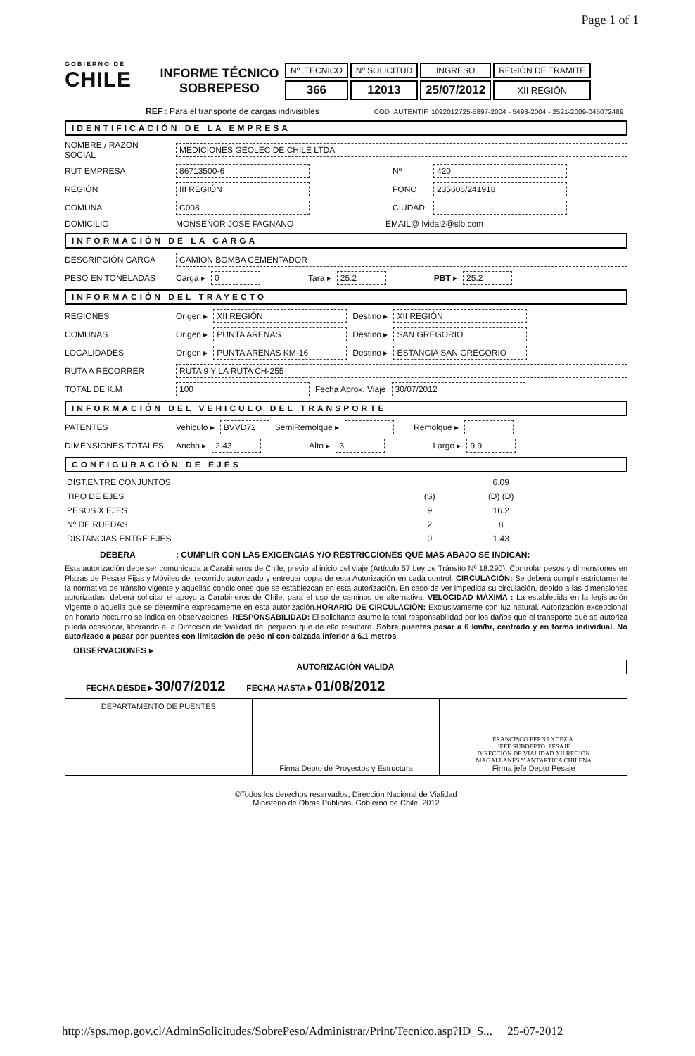Page 1 of 1
GOBIERNO DE
CHILE
INFORME TÉCNICO
SOBREPESO
| Nº .TECNICO | Nº SOLICITUD | INGRESO | REGIÓN DE TRAMITE |
| --- | --- | --- | --- |
| 366 | 12013 | 25/07/2012 | XII REGIÓN |
REF : Para el transporte de cargas indivisibles COD_AUTENTIF. 1092012725-5897-2004 - 5493-2004 - 2521-2009-045072489
IDENTIFICACIÓN DE LA EMPRESA
NOMBRE / RAZON SOCIAL MEDICIONES GEOLEC DE CHILE LTDA
RUT EMPRESA 86713500-6 Nº 420
REGIÓN III REGIÓN FONO 235606/241918
COMUNA C008 CIUDAD
DOMICILIO MONSEÑOR JOSE FAGNANO EMAIL@ lvidal2@slb.com
INFORMACIÓN DE LA CARGA
DESCRIPCIÓN CARGA CAMION BOMBA CEMENTADOR
PESO EN TONELADAS Carga ▸ 0 Tara ▸ 25.2 PBT ▸ 25.2
INFORMACIÓN DEL TRAYECTO
REGIONES Origen ▸ XII REGIÓN Destino ▸ XII REGIÓN
COMUNAS Origen ▸ PUNTA ARENAS Destino ▸ SAN GREGORIO
LOCALIDADES Origen ▸ PUNTA ARENAS KM-16 Destino ▸ ESTANCIA SAN GREGORIO
RUTA A RECORRER RUTA 9 Y LA RUTA CH-255
TOTAL DE K.M 100 Fecha Aprox. Viaje 30/07/2012
INFORMACIÓN DEL VEHICULO DEL TRANSPORTE
PATENTES Vehiculo ▸ BVVD72 SemiRemolque ▸ Remolque ▸
DIMENSIONES TOTALES Ancho ▸ 2.43 Alto ▸ 3 Largo ▸ 9.9
CONFIGURACIÓN DE EJES
| DIST.ENTRE CONJUNTOS | | 6.09 | | | | | | |
| TIPO DE EJES | (S) | (D) (D) | | | | | | |
| PESOS X EJES | 9 | 16.2 | | | | | | |
| Nº DE RUEDAS | 2 | 8 | | | | | | |
| DISTANCIAS ENTRE EJES | 0 | 1.43 | | | | | | |
DEBERA: CUMPLIR CON LAS EXIGENCIAS Y/O RESTRICCIONES QUE MAS ABAJO SE INDICAN:
Esta autorización debe ser comunicada a Carabineros de Chile, previo al inicio del viaje (Artículo 57 Ley de Tránsito Nº 18.290). Controlar pesos y dimensiones en Plazas de Pesaje Fijas y Móviles del recorrido autorizado y entregar copia de esta Autorización en cada control. CIRCULACIÓN: Se deberá cumplir estrictamente la normativa de tránsito vigente y aquellas condiciones que se establezcan en esta autorización. En caso de ver impedida su circulación, debido a las dimensiones autorizadas, deberá solicitar el apoyo a Carabineros de Chile, para el uso de caminos de alternativa. VELOCIDAD MÁXIMA : La establecida en la legislación Vigente o aquella que se determine expresamente en esta autorización.HORARIO DE CIRCULACIÓN: Exclusivamente con luz natural. Autorización excepcional en horario nocturno se indica en observaciones. RESPONSABILIDAD: El solicitante asume la total responsabilidad por los daños que el transporte que se autoriza pueda ocasionar, liberando a la Dirección de Vialidad del perjuicio que de ello resultare. Sobre puentes pasar a 6 km/hr, centrado y en forma individual. No autorizado a pasar por puentes con limitación de peso ni con calzada inferior a 6.1 metros
OBSERVACIONES ▸
AUTORIZACIÓN VALIDA
FECHA DESDE ▸ 30/07/2012 FECHA HASTA ▸ 01/08/2012
DEPARTAMENTO DE PUENTES Firma Depto de Proyectos y Estructura
FRANCISCO FERNANDEZ A.
JEFE SUBDEPTO. PESAJE
DIRECCIÓN DE VIALIDAD XII REGIÓN
MAGALLANES Y ANTÁRTICA CHILENA
Firma jefe Depto Pesaje
©Todos los derechos reservados, Dirección Nacional de Vialidad
Ministerio de Obras Públicas, Gobierno de Chile, 2012
http://sps.mop.gov.cl/AdminSolicitudes/SobrePeso/Administrar/Print/Tecnico.asp?ID_S... 25-07-2012